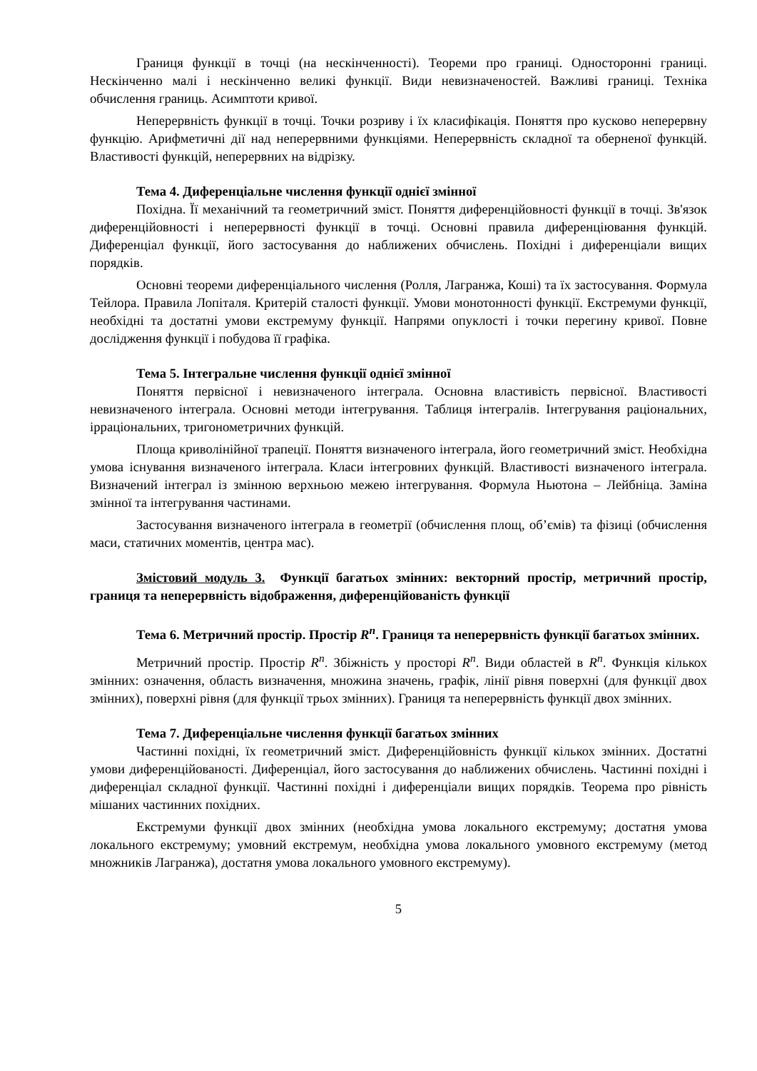Границя функції в точці (на нескінченності). Теореми про границі. Односторонні границі. Нескінченно малі і нескінченно великі функції. Види невизначеностей. Важливі границі. Техніка обчислення границь. Асимптоти кривої.
Неперервність функції в точці. Точки розриву і їх класифікація. Поняття про кусково неперервну функцію. Арифметичні дії над неперервними функціями. Неперервність складної та оберненої функцій. Властивості функцій, неперервних на відрізку.
Тема 4. Диференціальне числення функції однієї змінної
Похідна. Її механічний та геометричний зміст. Поняття диференційовності функції в точці. Зв'язок диференційовності і неперервності функції в точці. Основні правила диференціювання функцій. Диференціал функції, його застосування до наближених обчислень. Похідні і диференціали вищих порядків.
Основні теореми диференціального числення (Ролля, Лагранжа, Коші) та їх застосування. Формула Тейлора. Правила Лопіталя. Критерій сталості функції. Умови монотонності функції. Екстремуми функції, необхідні та достатні умови екстремуму функції. Напрями опуклості і точки перегину кривої. Повне дослідження функції і побудова її графіка.
Тема 5. Інтегральне числення функції однієї змінної
Поняття первісної і невизначеного інтеграла. Основна властивість первісної. Властивості невизначеного інтеграла. Основні методи інтегрування. Таблиця інтегралів. Інтегрування раціональних, ірраціональних, тригонометричних функцій.
Площа криволінійної трапеції. Поняття визначеного інтеграла, його геометричний зміст. Необхідна умова існування визначеного інтеграла. Класи інтегровних функцій. Властивості визначеного інтеграла. Визначений інтеграл із змінною верхньою межею інтегрування. Формула Ньютона – Лейбніца. Заміна змінної та інтегрування частинами.
Застосування визначеного інтеграла в геометрії (обчислення площ, об’ємів) та фізиці (обчислення маси, статичних моментів, центра мас).
Змістовий модуль 3. Функції багатьох змінних: векторний простір, метричний простір, границя та неперервність відображення, диференційованість функції
Тема 6. Метричний простір. Простір R<sup>n</sup>. Границя та неперервність функції багатьох змінних.
Метричний простір. Простір R<sup>n</sup>. Збіжність у просторі R<sup>n</sup>. Види областей в R<sup>n</sup>. Функція кількох змінних: означення, область визначення, множина значень, графік, лінії рівня поверхні (для функції двох змінних), поверхні рівня (для функції трьох змінних). Границя та неперервність функції двох змінних.
Тема 7. Диференціальне числення функції багатьох змінних
Частинні похідні, їх геометричний зміст. Диференційовність функції кількох змінних. Достатні умови диференційованості. Диференціал, його застосування до наближених обчислень. Частинні похідні і диференціал складної функції. Частинні похідні і диференціали вищих порядків. Теорема про рівність мішаних частинних похідних.
Екстремуми функції двох змінних (необхідна умова локального екстремуму; достатня умова локального екстремуму; умовний екстремум, необхідна умова локального умовного екстремуму (метод множників Лагранжа), достатня умова локального умовного екстремуму).
5